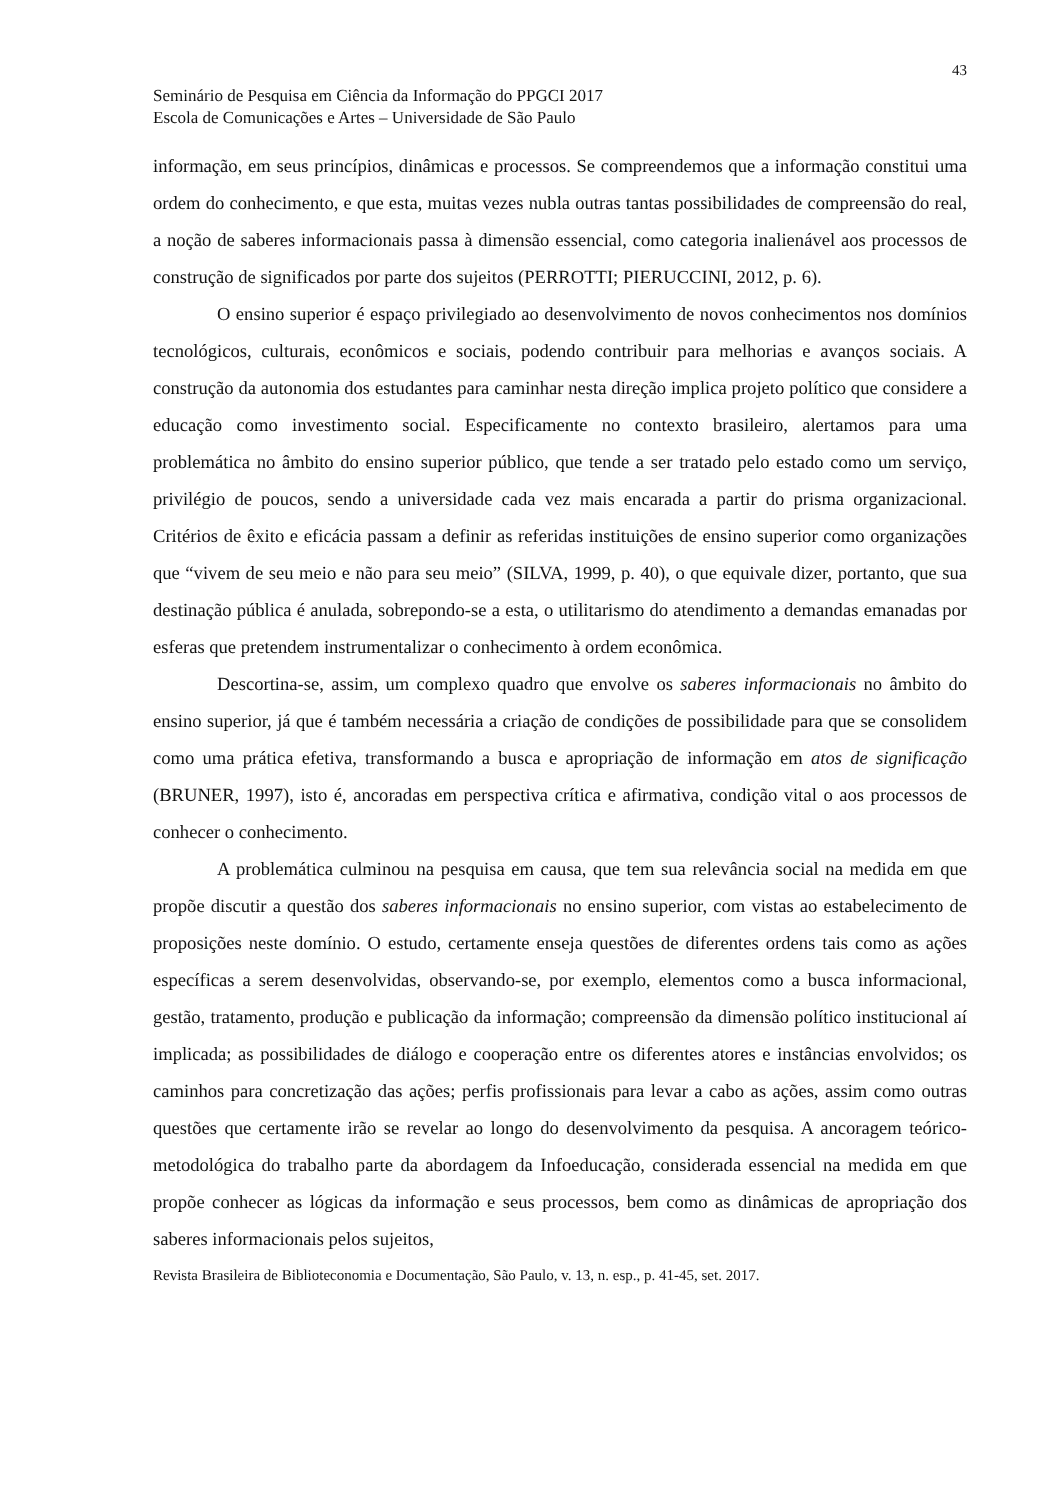43
Seminário de Pesquisa em Ciência da Informação do PPGCI 2017
Escola de Comunicações e Artes – Universidade de São Paulo
informação, em seus princípios, dinâmicas e processos. Se compreendemos que a informação constitui uma ordem do conhecimento, e que esta, muitas vezes nubla outras tantas possibilidades de compreensão do real, a noção de saberes informacionais passa à dimensão essencial, como categoria inalienável aos processos de construção de significados por parte dos sujeitos (PERROTTI; PIERUCCINI, 2012, p. 6).
O ensino superior é espaço privilegiado ao desenvolvimento de novos conhecimentos nos domínios tecnológicos, culturais, econômicos e sociais, podendo contribuir para melhorias e avanços sociais. A construção da autonomia dos estudantes para caminhar nesta direção implica projeto político que considere a educação como investimento social. Especificamente no contexto brasileiro, alertamos para uma problemática no âmbito do ensino superior público, que tende a ser tratado pelo estado como um serviço, privilégio de poucos, sendo a universidade cada vez mais encarada a partir do prisma organizacional. Critérios de êxito e eficácia passam a definir as referidas instituições de ensino superior como organizações que “vivem de seu meio e não para seu meio” (SILVA, 1999, p. 40), o que equivale dizer, portanto, que sua destinação pública é anulada, sobrepondo-se a esta, o utilitarismo do atendimento a demandas emanadas por esferas que pretendem instrumentalizar o conhecimento à ordem econômica.
Descortina-se, assim, um complexo quadro que envolve os saberes informacionais no âmbito do ensino superior, já que é também necessária a criação de condições de possibilidade para que se consolidem como uma prática efetiva, transformando a busca e apropriação de informação em atos de significação (BRUNER, 1997), isto é, ancoradas em perspectiva crítica e afirmativa, condição vital o aos processos de conhecer o conhecimento.
A problemática culminou na pesquisa em causa, que tem sua relevância social na medida em que propõe discutir a questão dos saberes informacionais no ensino superior, com vistas ao estabelecimento de proposições neste domínio. O estudo, certamente enseja questões de diferentes ordens tais como as ações específicas a serem desenvolvidas, observando-se, por exemplo, elementos como a busca informacional, gestão, tratamento, produção e publicação da informação; compreensão da dimensão político institucional aí implicada; as possibilidades de diálogo e cooperação entre os diferentes atores e instâncias envolvidos; os caminhos para concretização das ações; perfis profissionais para levar a cabo as ações, assim como outras questões que certamente irão se revelar ao longo do desenvolvimento da pesquisa. A ancoragem teórico-metodológica do trabalho parte da abordagem da Infoeducação, considerada essencial na medida em que propõe conhecer as lógicas da informação e seus processos, bem como as dinâmicas de apropriação dos saberes informacionais pelos sujeitos,
Revista Brasileira de Biblioteconomia e Documentação, São Paulo, v. 13, n. esp., p. 41-45, set. 2017.